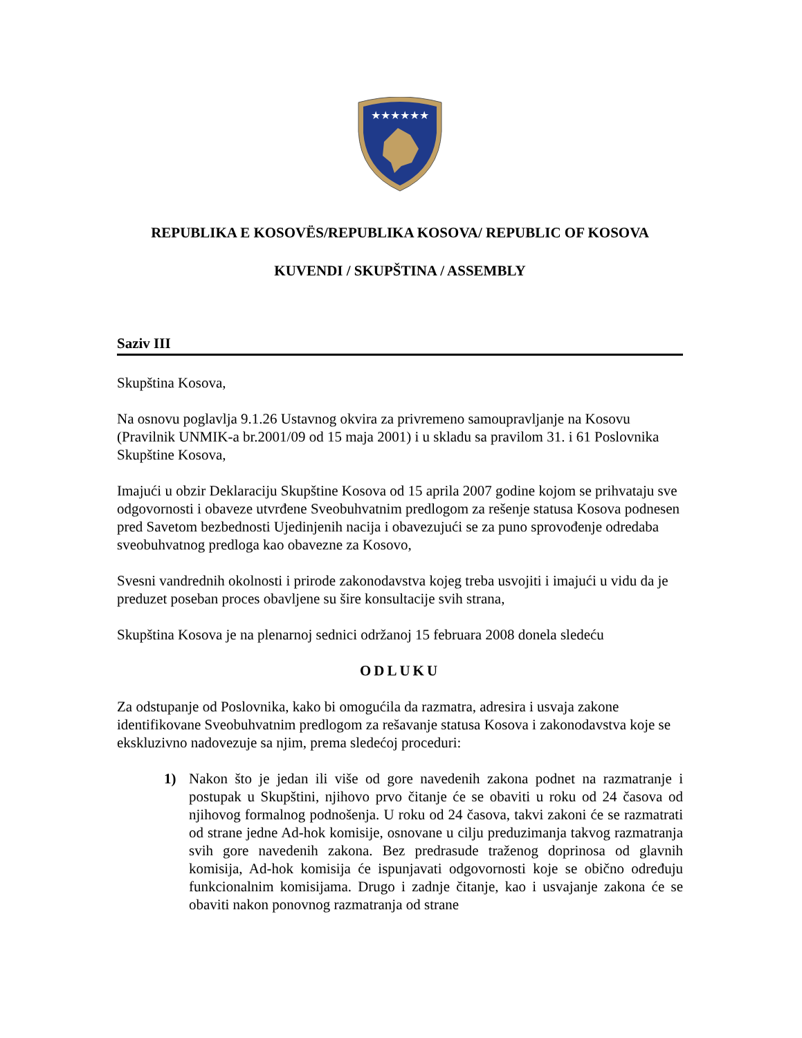★★★★★★
REPUBLIKA E KOSOVËS/REPUBLIKA KOSOVA/ REPUBLIC OF KOSOVA
KUVENDI / SKUPŠTINA / ASSEMBLY
Saziv III
Skupština Kosova,
Na osnovu poglavlja 9.1.26 Ustavnog okvira za privremeno samoupravljanje na Kosovu (Pravilnik UNMIK-a br.2001/09 od 15 maja 2001) i u skladu sa pravilom 31. i 61 Poslovnika Skupštine Kosova,
Imajući u obzir Deklaraciju Skupštine Kosova od 15 aprila 2007 godine kojom se prihvataju sve odgovornosti i obaveze utvrđene Sveobuhvatnim predlogom za rešenje statusa Kosova podnesen pred Savetom bezbednosti Ujedinjenih nacija i obavezujući se za puno sprovođenje odredaba sveobuhvatnog predloga kao obavezne za Kosovo,
Svesni vandrednih okolnosti i prirode zakonodavstva kojeg treba usvojiti i imajući u vidu da je preduzet poseban proces obavljene su šire konsultacije svih strana,
Skupština Kosova je na plenarnoj sednici održanoj 15 februara 2008 donela sledeću
ODLUKU
Za odstupanje od Poslovnika, kako bi omogućila da razmatra, adresira i usvaja zakone identifikovane Sveobuhvatnim predlogom za rešavanje statusa Kosova i zakonodavstva koje se ekskluzivno nadovezuje sa njim, prema sledećoj proceduri:
1) Nakon što je jedan ili više od gore navedenih zakona podnet na razmatranje i postupak u Skupštini, njihovo prvo čitanje će se obaviti u roku od 24 časova od njihovog formalnog podnošenja. U roku od 24 časova, takvi zakoni će se razmatrati od strane jedne Ad-hok komisije, osnovane u cilju preduzimanja takvog razmatranja svih gore navedenih zakona. Bez predrasude traženog doprinosa od glavnih komisija, Ad-hok komisija će ispunjavati odgovornosti koje se obično određuju funkcionalnim komisijama. Drugo i zadnje čitanje, kao i usvajanje zakona će se obaviti nakon ponovnog razmatranja od strane